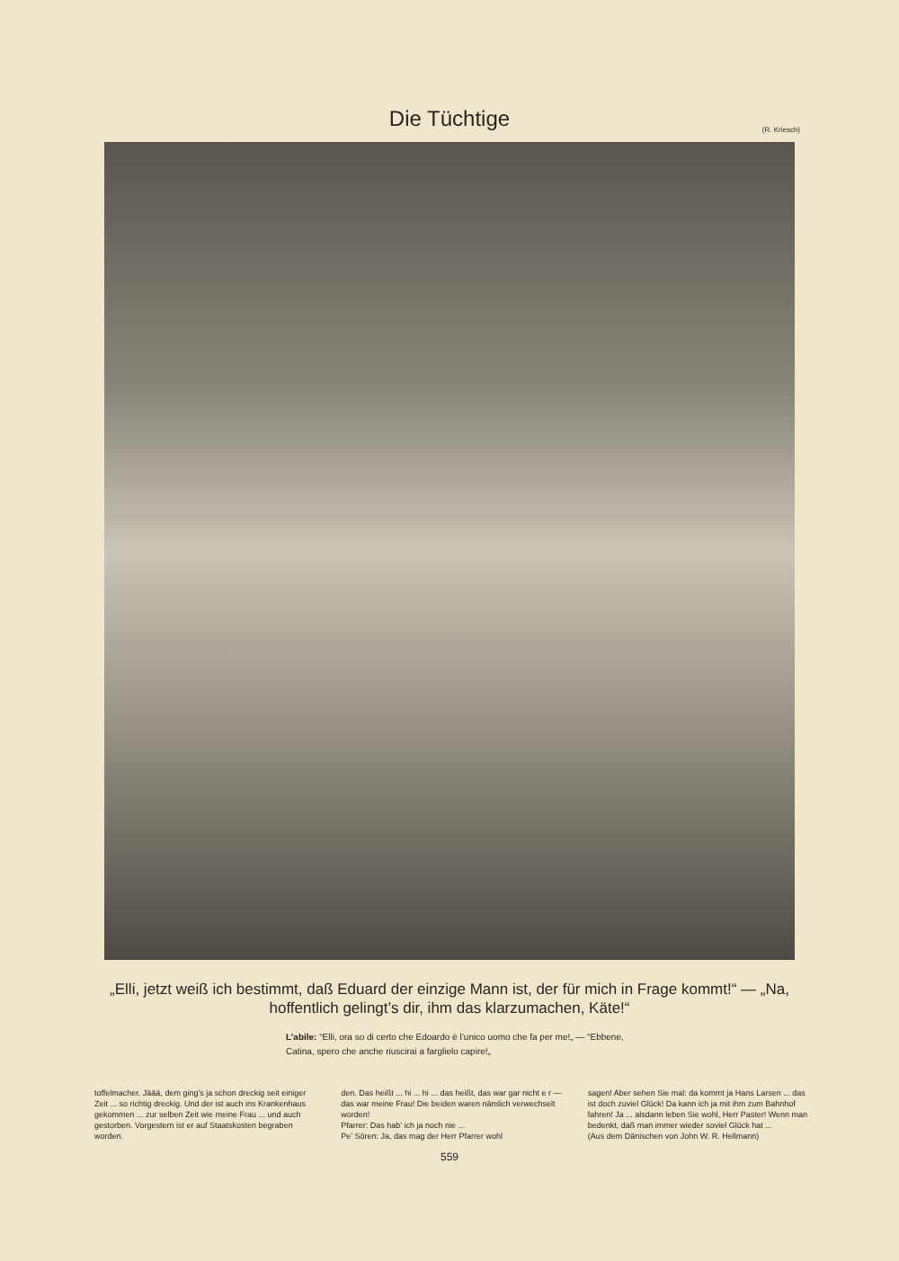Die Tüchtige
(R. Kriesch)
„Elli, jetzt weiß ich bestimmt, daß Eduard der einzige Mann ist, der für mich in Frage kommt!“ — „Na, hoffentlich gelingt’s dir, ihm das klarzumachen, Käte!“
L’abile: “Elli, ora so di certo che Edoardo è l’unico uomo che fa per me!„ — “Ebbene, Catina, spero che anche riuscirai a farglielo capire!„
toffelmacher. Jäää, dem ging’s ja schon dreckig seit einiger Zeit ... so richtig dreckig. Und der ist auch ins Krankenhaus gekommen ... zur selben Zeit wie meine Frau ... und auch gestorben. Vorgestern ist er auf Staatskosten begraben worden.
den. Das heißt ... hi ... hi ... das heißt, das war gar nicht e r — das war meine Frau! Die beiden waren nämlich verwechselt worden!
Pfarrer: Das hab’ ich ja noch nie ...
Pe’ Sören: Ja, das mag der Herr Pfarrer wohl
sagen! Aber sehen Sie mal: da kommt ja Hans Larsen ... das ist doch zuviel Glück! Da kann ich ja mit ihm zum Bahnhof fahren! Ja ... alsdann leben Sie wohl, Herr Paster! Wenn man bedenkt, daß man immer wieder soviel Glück hat ...
(Aus dem Dänischen von John W. R. Hellmann)
559